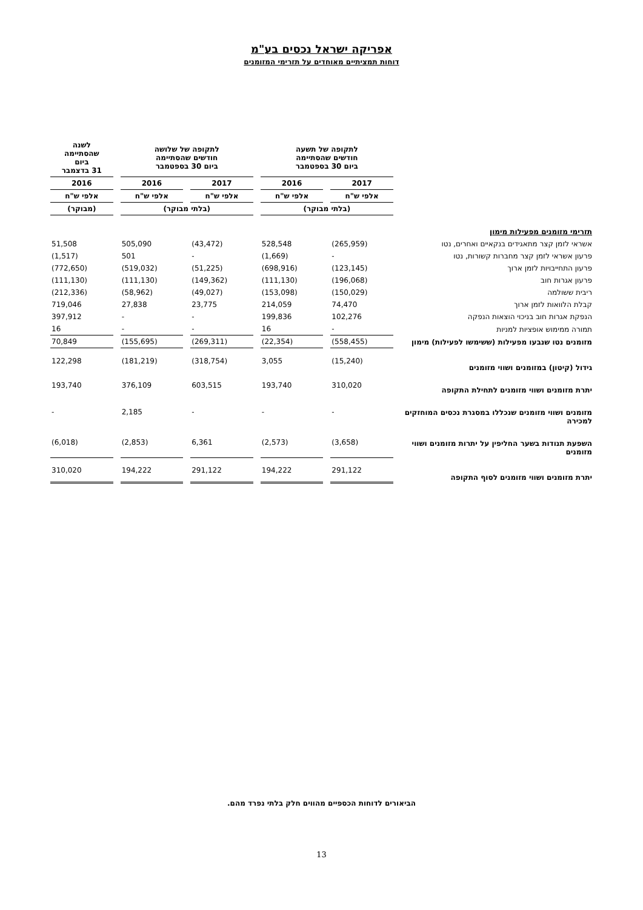אפריקה ישראל נכסים בע"מ
דוחות תמציתיים מאוחדים על תזרימי המזומנים
| | לתקופה של תשעה חודשים שהסתיימה ביום 30 בספטמבר | | לתקופה של שלושה חודשים שהסתיימה ביום 30 בספטמבר | | לשנה שהסתיימה ביום 31 בדצמבר |
| --- | --- | --- | --- | --- | --- |
| | 2017 | 2016 | 2017 | 2016 | 2016 |
| | אלפי ש"ח | אלפי ש"ח | אלפי ש"ח | אלפי ש"ח | אלפי ש"ח |
| | (בלתי מבוקר) | | (בלתי מבוקר) | | (מבוקר) |
| תזרימי מזומנים מפעילות מימון | | | | | |
| אשראי לזמן קצר מתאגידים בנקאיים ואחרים, נטו | (265,959) | 528,548 | (43,472) | 505,090 | 51,508 |
| פרעון אשראי לזמן קצר מחברות קשורות, נטו | - | (1,669) | - | 501 | (1,517) |
| פרעון התחייבויות לזמן ארוך | (123,145) | (698,916) | (51,225) | (519,032) | (772,650) |
| פרעון אגרות חוב | (196,068) | (111,130) | (149,362) | (111,130) | (111,130) |
| ריבית ששולמה | (150,029) | (153,098) | (49,027) | (58,962) | (212,336) |
| קבלת הלוואות לזמן ארוך | 74,470 | 214,059 | 23,775 | 27,838 | 719,046 |
| הנפקת אגרות חוב בניכוי הוצאות הנפקה | 102,276 | 199,836 | - | - | 397,912 |
| תמורה ממימוש אופציות למניות | - | 16 | - | - | 16 |
| מזומנים נטו שנבעו מפעילות (ששימשו לפעילות) מימון | (558,455) | (22,354) | (269,311) | (155,695) | 70,849 |
| גידול (קיטון) במזומנים ושווי מזומנים | (15,240) | 3,055 | (318,754) | (181,219) | 122,298 |
| יתרת מזומנים ושווי מזומנים לתחילת התקופה | 310,020 | 193,740 | 603,515 | 376,109 | 193,740 |
| מזומנים ושווי מזומנים שנכללו במסגרת נכסים המוחזקים למכירה | - | - | - | 2,185 | - |
| השפעת תנודות בשער החליפין על יתרות מזומנים ושווי מזומנים | (3,658) | (2,573) | 6,361 | (2,853) | (6,018) |
| יתרת מזומנים ושווי מזומנים לסוף התקופה | 291,122 | 194,222 | 291,122 | 194,222 | 310,020 |
הביאורים לדוחות הכספיים מהווים חלק בלתי נפרד מהם.
13